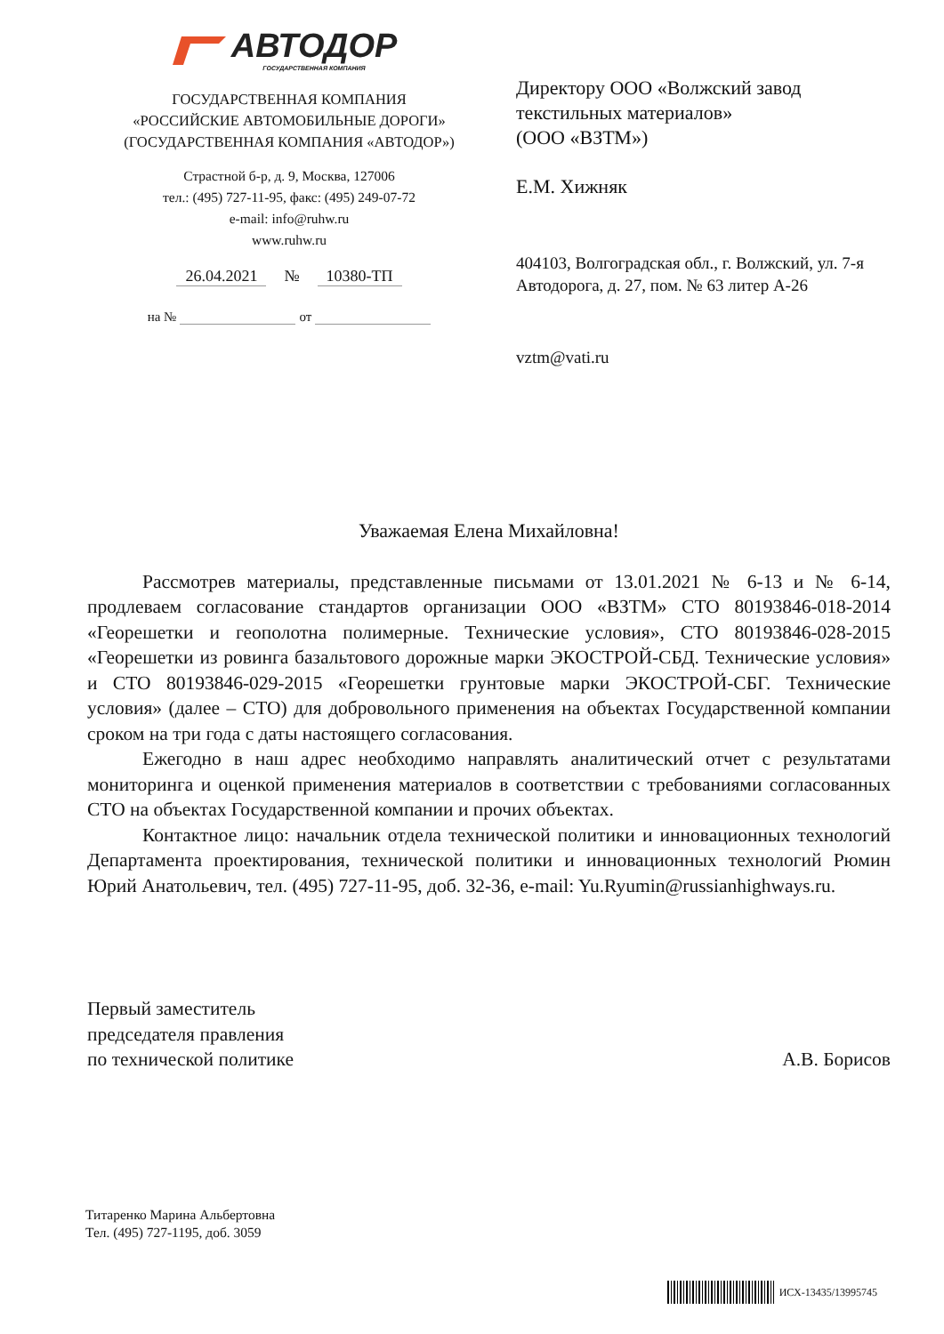АВТОДОР
ГОСУДАРСТВЕННАЯ КОМПАНИЯ
ГОСУДАРСТВЕННАЯ КОМПАНИЯ
«РОССИЙСКИЕ АВТОМОБИЛЬНЫЕ ДОРОГИ»
(ГОСУДАРСТВЕННАЯ КОМПАНИЯ «АВТОДОР»)
Страстной б-р, д. 9, Москва, 127006
тел.: (495) 727-11-95, факс: (495) 249-07-72
e-mail: info@ruhw.ru
www.ruhw.ru
26.04.2021 № 10380-ТП
на № от
Директору ООО «Волжский завод текстильных материалов»
(ООО «ВЗТМ»)
Е.М. Хижняк
404103, Волгоградская обл., г. Волжский, ул. 7-я Автодорога, д. 27, пом. № 63 литер А-26
vztm@vati.ru
Уважаемая Елена Михайловна!
Рассмотрев материалы, представленные письмами от 13.01.2021 № 6-13 и № 6-14, продлеваем согласование стандартов организации ООО «ВЗТМ» СТО 80193846-018-2014 «Георешетки и геополотна полимерные. Технические условия», СТО 80193846-028-2015 «Георешетки из ровинга базальтового дорожные марки ЭКОСТРОЙ-СБД. Технические условия» и СТО 80193846-029-2015 «Георешетки грунтовые марки ЭКОСТРОЙ-СБГ. Технические условия» (далее – СТО) для добровольного применения на объектах Государственной компании сроком на три года с даты настоящего согласования.
Ежегодно в наш адрес необходимо направлять аналитический отчет с результатами мониторинга и оценкой применения материалов в соответствии с требованиями согласованных СТО на объектах Государственной компании и прочих объектах.
Контактное лицо: начальник отдела технической политики и инновационных технологий Департамента проектирования, технической политики и инновационных технологий Рюмин Юрий Анатольевич, тел. (495) 727-11-95, доб. 32-36, e-mail: Yu.Ryumin@russianhighways.ru.
Первый заместитель
председателя правления
по технической политике
А.В. Борисов
Титаренко Марина Альбертовна
Тел. (495) 727-1195, доб. 3059
ИСХ-13435/13995745